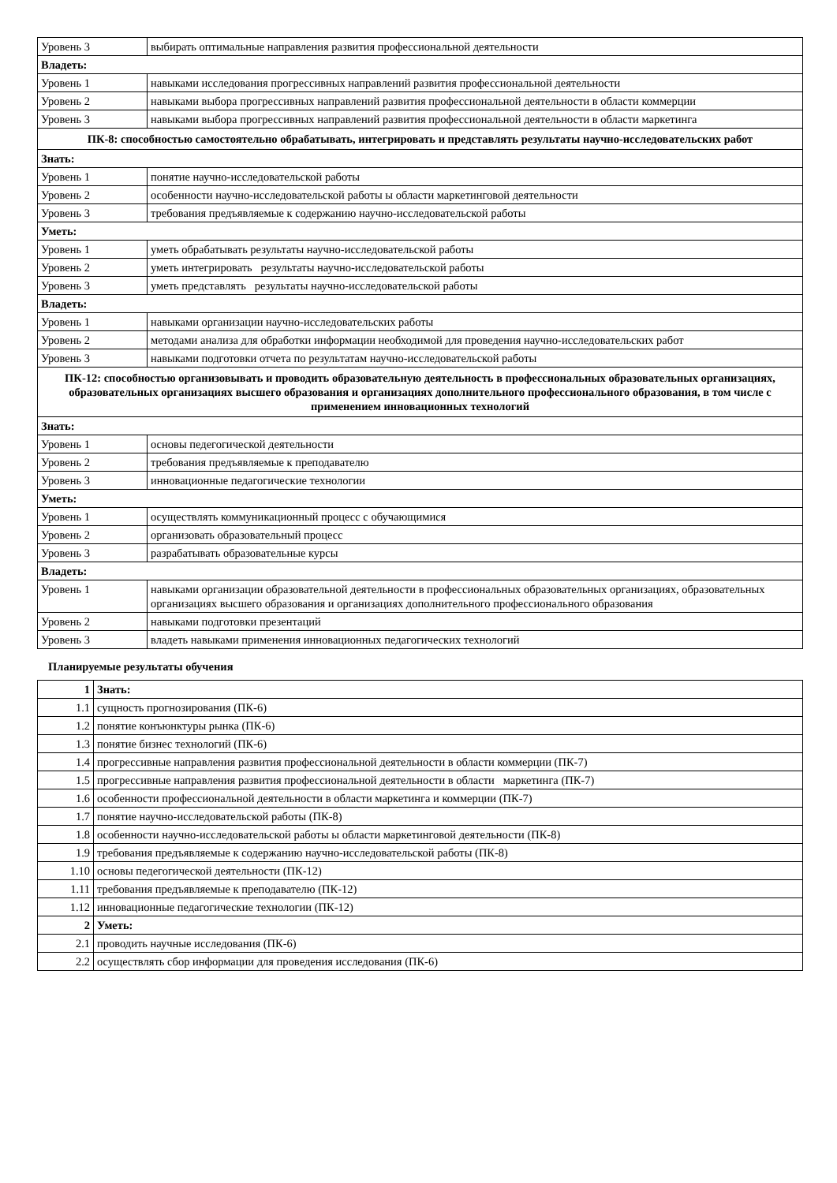| Уровень 3 | выбирать оптимальные направления развития профессиональной деятельности |
| Владеть: | |
| Уровень 1 | навыками исследования прогрессивных направлений развития профессиональной деятельности |
| Уровень 2 | навыками выбора прогрессивных направлений развития профессиональной деятельности в области коммерции |
| Уровень 3 | навыками выбора прогрессивных направлений развития профессиональной деятельности в области маркетинга |
| ПК-8: способностью самостоятельно обрабатывать, интегрировать и представлять результаты научно-исследовательских работ | |
| Знать: | |
| Уровень 1 | понятие научно-исследовательской работы |
| Уровень 2 | особенности научно-исследовательской работы ы области маркетинговой деятельности |
| Уровень 3 | требования предъявляемые к содержанию научно-исследовательской работы |
| Уметь: | |
| Уровень 1 | уметь обрабатывать результаты научно-исследовательской работы |
| Уровень 2 | уметь интегрировать результаты научно-исследовательской работы |
| Уровень 3 | уметь представлять результаты научно-исследовательской работы |
| Владеть: | |
| Уровень 1 | навыками организации научно-исследовательских работы |
| Уровень 2 | методами анализа для обработки информации необходимой для проведения научно-исследовательских работ |
| Уровень 3 | навыками подготовки отчета по результатам научно-исследовательской работы |
| ПК-12: способностью организовывать и проводить образовательную деятельность в профессиональных образовательных организациях, образовательных организациях высшего образования и организациях дополнительного профессионального образования, в том числе с применением инновационных технологий | |
| Знать: | |
| Уровень 1 | основы педегогической деятельности |
| Уровень 2 | требования предъявляемые к преподавателю |
| Уровень 3 | инновационные педагогические технологии |
| Уметь: | |
| Уровень 1 | осуществлять коммуникационный процесс с обучающимися |
| Уровень 2 | организовать образовательный процесс |
| Уровень 3 | разрабатывать образовательные курсы |
| Владеть: | |
| Уровень 1 | навыками организации образовательной деятельности в профессиональных образовательных организациях, образовательных организациях высшего образования и организациях дополнительного профессионального образования |
| Уровень 2 | навыками подготовки презентаций |
| Уровень 3 | владеть навыками применения инновационных педагогических технологий |
Планируемые результаты обучения
| 1 | Знать: |
| 1.1 | сущность прогнозирования (ПК-6) |
| 1.2 | понятие конъюнктуры рынка (ПК-6) |
| 1.3 | понятие бизнес технологий (ПК-6) |
| 1.4 | прогрессивные направления развития профессиональной деятельности в области коммерции (ПК-7) |
| 1.5 | прогрессивные направления развития профессиональной деятельности в области маркетинга (ПК-7) |
| 1.6 | особенности профессиональной деятельности в области маркетинга и коммерции (ПК-7) |
| 1.7 | понятие научно-исследовательской работы (ПК-8) |
| 1.8 | особенности научно-исследовательской работы ы области маркетинговой деятельности (ПК-8) |
| 1.9 | требования предъявляемые к содержанию научно-исследовательской работы (ПК-8) |
| 1.10 | основы педегогической деятельности (ПК-12) |
| 1.11 | требования предъявляемые к преподавателю (ПК-12) |
| 1.12 | инновационные педагогические технологии (ПК-12) |
| 2 | Уметь: |
| 2.1 | проводить научные исследования (ПК-6) |
| 2.2 | осуществлять сбор информации для проведения исследования (ПК-6) |